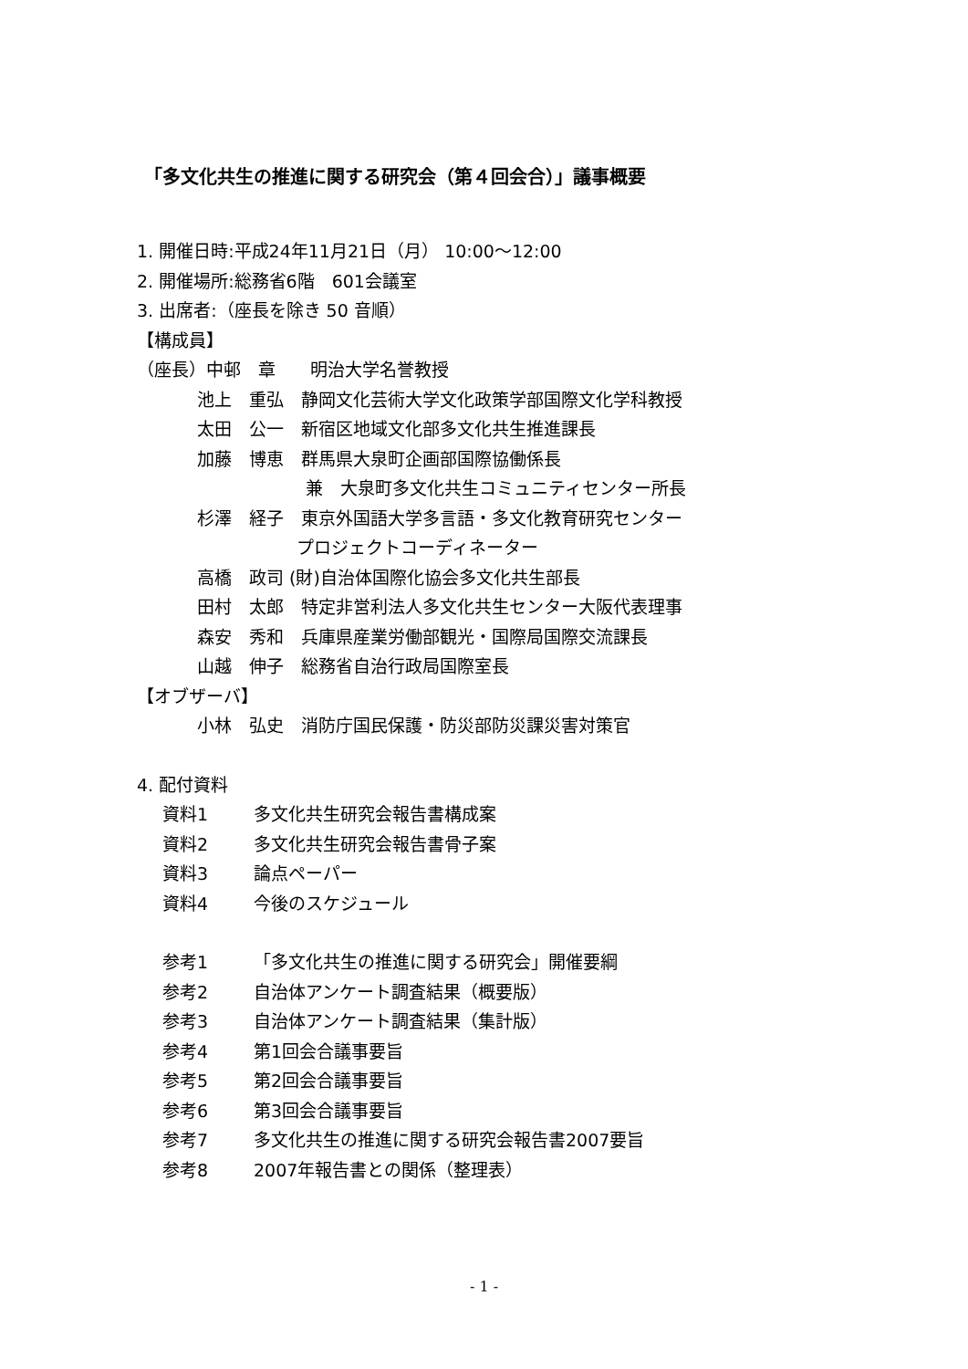「多文化共生の推進に関する研究会（第４回会合）」議事概要
1. 開催日時:平成24年11月21日（月） 10:00～12:00
2. 開催場所:総務省6階　601会議室
3. 出席者:（座長を除き 50 音順）
【構成員】
（座長）中邨　章　　明治大学名誉教授
池上　重弘　静岡文化芸術大学文化政策学部国際文化学科教授
太田　公一　新宿区地域文化部多文化共生推進課長
加藤　博恵　群馬県大泉町企画部国際協働係長
兼　大泉町多文化共生コミュニティセンター所長
杉澤　経子　東京外国語大学多言語・多文化教育研究センター
プロジェクトコーディネーター
高橋　政司 (財)自治体国際化協会多文化共生部長
田村　太郎　特定非営利法人多文化共生センター大阪代表理事
森安　秀和　兵庫県産業労働部観光・国際局国際交流課長
山越　伸子　総務省自治行政局国際室長
【オブザーバ】
小林　弘史　消防庁国民保護・防災部防災課災害対策官
4. 配付資料
資料1 多文化共生研究会報告書構成案
資料2 多文化共生研究会報告書骨子案
資料3 論点ペーパー
資料4 今後のスケジュール
参考1 「多文化共生の推進に関する研究会」開催要綱
参考2 自治体アンケート調査結果（概要版）
参考3 自治体アンケート調査結果（集計版）
参考4 第1回会合議事要旨
参考5 第2回会合議事要旨
参考6 第3回会合議事要旨
参考7 多文化共生の推進に関する研究会報告書2007要旨
参考8 2007年報告書との関係（整理表）
- 1 -